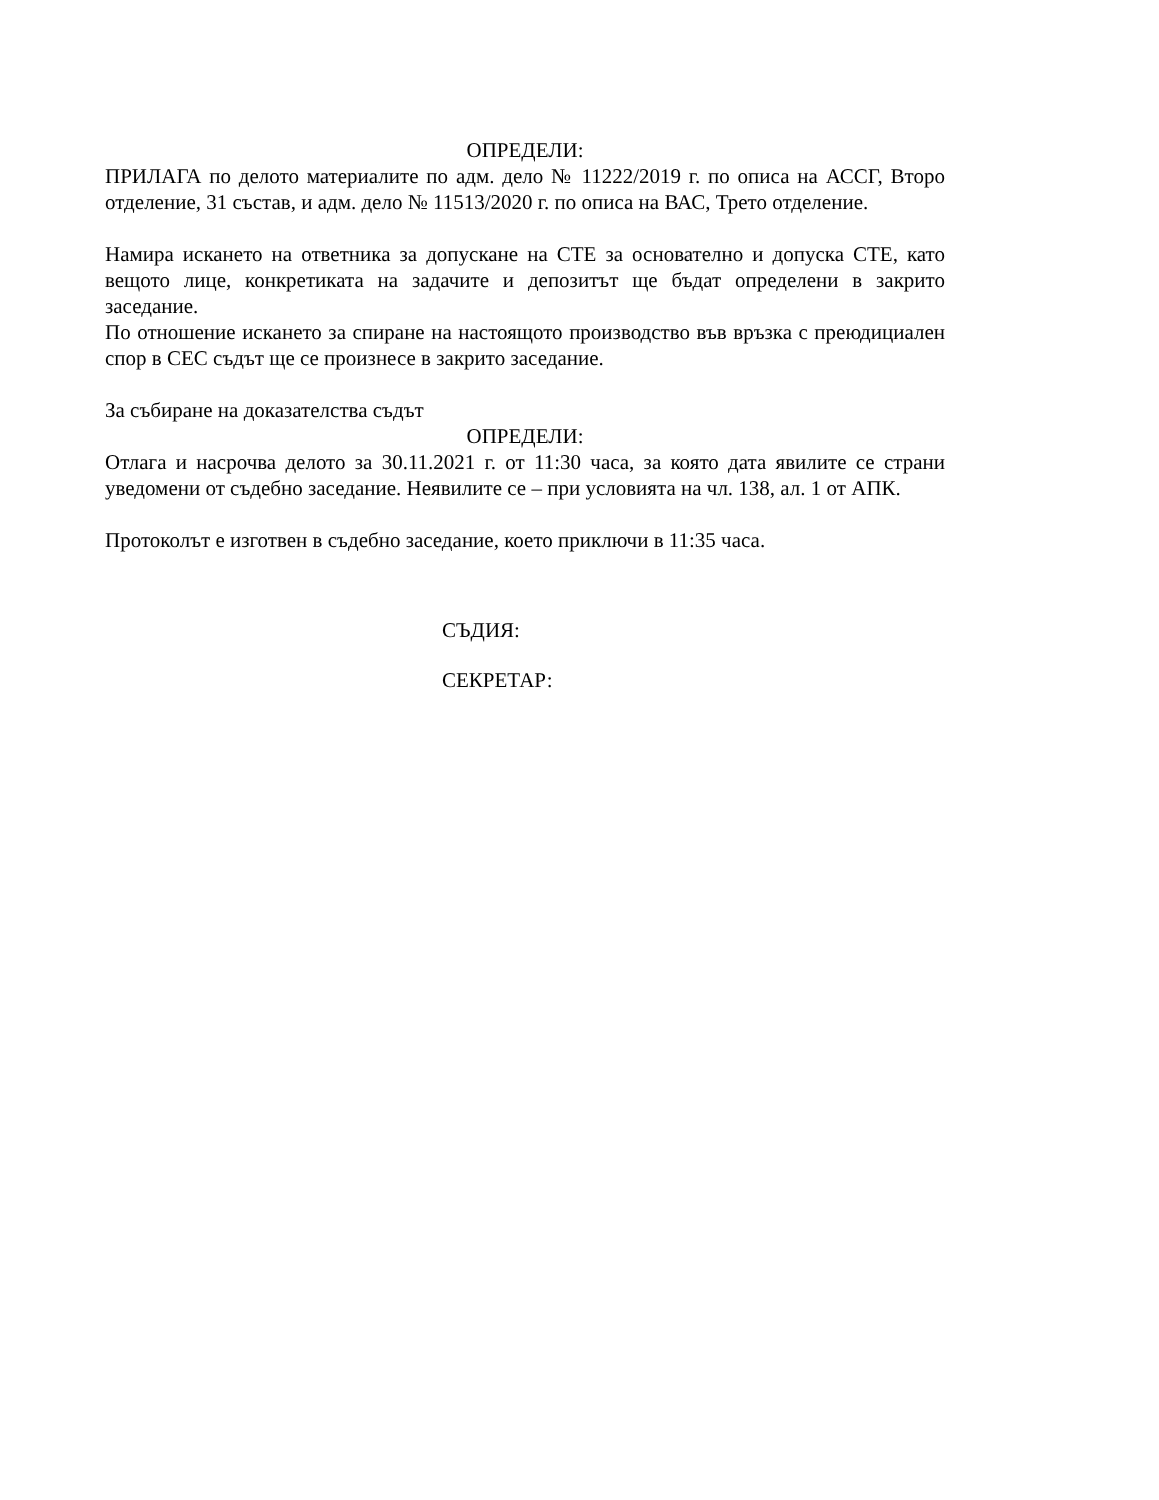ОПРЕДЕЛИ:
ПРИЛАГА по делото материалите по адм. дело № 11222/2019 г. по описа на АССГ, Второ отделение, 31 състав, и адм. дело № 11513/2020 г. по описа на ВАС, Трето отделение.
Намира искането на ответника за допускане на СТЕ за основателно и допуска СТЕ, като вещото лице, конкретиката на задачите и депозитът ще бъдат определени в закрито заседание.
По отношение искането за спиране на настоящото производство във връзка с преюдициален спор в СЕС съдът ще се произнесе в закрито заседание.
За събиране на доказателства съдът
ОПРЕДЕЛИ:
Отлага и насрочва делото за 30.11.2021 г. от 11:30 часа, за която дата явилите се страни уведомени от съдебно заседание. Неявилите се – при условията на чл. 138, ал. 1 от АПК.
Протоколът е изготвен в съдебно заседание, което приключи в 11:35 часа.
СЪДИЯ:
СЕКРЕТАР: